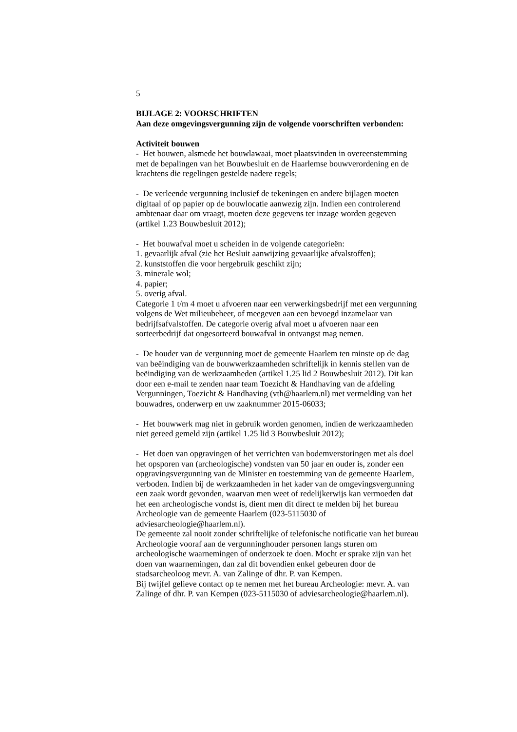5
BIJLAGE 2: VOORSCHRIFTEN
Aan deze omgevingsvergunning zijn de volgende voorschriften verbonden:
Activiteit bouwen
- Het bouwen, alsmede het bouwlawaai, moet plaatsvinden in overeenstemming
met de bepalingen van het Bouwbesluit en de Haarlemse bouwverordening en de
krachtens die regelingen gestelde nadere regels;
- De verleende vergunning inclusief de tekeningen en andere bijlagen moeten
digitaal of op papier op de bouwlocatie aanwezig zijn. Indien een controlerend
ambtenaar daar om vraagt, moeten deze gegevens ter inzage worden gegeven
(artikel 1.23 Bouwbesluit 2012);
- Het bouwafval moet u scheiden in de volgende categorieën:
1. gevaarlijk afval (zie het Besluit aanwijzing gevaarlijke afvalstoffen);
2. kunststoffen die voor hergebruik geschikt zijn;
3. minerale wol;
4. papier;
5. overig afval.
Categorie 1 t/m 4 moet u afvoeren naar een verwerkingsbedrijf met een vergunning
volgens de Wet milieubeheer, of meegeven aan een bevoegd inzamelaar van
bedrijfsafvalstoffen. De categorie overig afval moet u afvoeren naar een
sorteerbedrijf dat ongesorteerd bouwafval in ontvangst mag nemen.
- De houder van de vergunning moet de gemeente Haarlem ten minste op de dag
van beëindiging van de bouwwerkzaamheden schriftelijk in kennis stellen van de
beëindiging van de werkzaamheden (artikel 1.25 lid 2 Bouwbesluit 2012). Dit kan
door een e-mail te zenden naar team Toezicht & Handhaving van de afdeling
Vergunningen, Toezicht & Handhaving (vth@haarlem.nl) met vermelding van het
bouwadres, onderwerp en uw zaaknummer 2015-06033;
- Het bouwwerk mag niet in gebruik worden genomen, indien de werkzaamheden
niet gereed gemeld zijn (artikel 1.25 lid 3 Bouwbesluit 2012);
- Het doen van opgravingen of het verrichten van bodemverstoringen met als doel
het opsporen van (archeologische) vondsten van 50 jaar en ouder is, zonder een
opgravingsvergunning van de Minister en toestemming van de gemeente Haarlem,
verboden. Indien bij de werkzaamheden in het kader van de omgevingsvergunning
een zaak wordt gevonden, waarvan men weet of redelijkerwijs kan vermoeden dat
het een archeologische vondst is, dient men dit direct te melden bij het bureau
Archeologie van de gemeente Haarlem (023-5115030 of
adviesarcheologie@haarlem.nl).
De gemeente zal nooit zonder schriftelijke of telefonische notificatie van het bureau
Archeologie vooraf aan de vergunninghouder personen langs sturen om
archeologische waarnemingen of onderzoek te doen. Mocht er sprake zijn van het
doen van waarnemingen, dan zal dit bovendien enkel gebeuren door de
stadsarcheoloog mevr. A. van Zalinge of dhr. P. van Kempen.
Bij twijfel gelieve contact op te nemen met het bureau Archeologie: mevr. A. van
Zalinge of dhr. P. van Kempen (023-5115030 of adviesarcheologie@haarlem.nl).